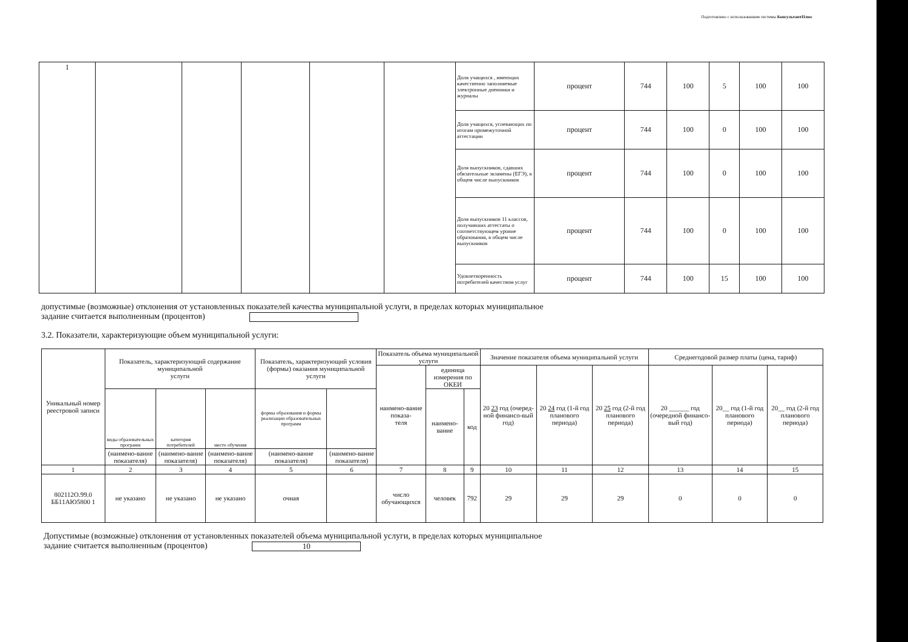Подготовлено с использованием системы КонсультантПлюс
| 1 | | | | | | Доля учащихся , имеющих качественно заполняемые электронные дневники и журналы | процент | 744 | 100 | 5 | 100 | 100 |
| | | | | | | Доля учащихся, успевающих по итогам промежуточной аттестации | процент | 744 | 100 | 0 | 100 | 100 |
| | | | | | | Доля выпускников, сдавших обязательные экзамены (ЕГЭ), в общем числе выпускников | процент | 744 | 100 | 0 | 100 | 100 |
| | | | | | | Доля выпускников 11 классов, получивших аттестаты о соответствующем уровне образования, в общем числе выпускников | процент | 744 | 100 | 0 | 100 | 100 |
| | | | | | | Удовлетворенность потребителей качеством услуг | процент | 744 | 100 | 15 | 100 | 100 |
допустимые (возможные) отклонения от установленных показателей качества муниципальной услуги, в пределах которых муниципальное
задание считается выполненным (процентов)
3.2. Показатели, характеризующие объем муниципальной услуги:
| Уникальный номер реестровой записи | Показатель, характеризующий содержание муниципальной услуги | | | Показатель, характеризующий условия (формы) оказания муниципальной услуги | | Показатель объема муниципальной услуги | | | Значение показателя объема муниципальной услуги | | | Среднегодовой размер платы (цена, тариф) | | |
| --- | --- | --- | --- | --- | --- | --- | --- | --- | --- | --- | --- | --- | --- | --- |
| | | | | | | наимено-вание показа- теля | единица измерения по ОКЕИ | | 20 23 год (очеред-ной финансо-вый год) | 20 24 год (1-й год планового периода) | 20 25 год (2-й год планового периода) | 20 ______ год (очередной финансо-вый год) | 20__ год (1-й год планового периода) | 20__ год (2-й год планового периода) |
| | виды образовательных программ | категория потребителей | место обучения | формы образования и формы реализации образовательных программ | | | наимено- вание | код | | | | | | |
| | (наимено-вание показателя) | (наимено-вание показателя) | (наимено-вание показателя) | (наимено-вание показателя) | (наимено-вание показателя) | | | | | | | | | |
| 1 | 2 | 3 | 4 | 5 | 6 | 7 | 8 | 9 | 10 | 11 | 12 | 13 | 14 | 15 |
| 802112О.99.0 ББ11АЮ5800 1 | не указано | не указано | не указано | очная | | число обучающихся | человек | 792 | 29 | 29 | 29 | 0 | 0 | 0 |
Допустимые (возможные) отклонения от установленных показателей объема муниципальной услуги, в пределах которых муниципальное
задание считается выполненным (процентов) 10